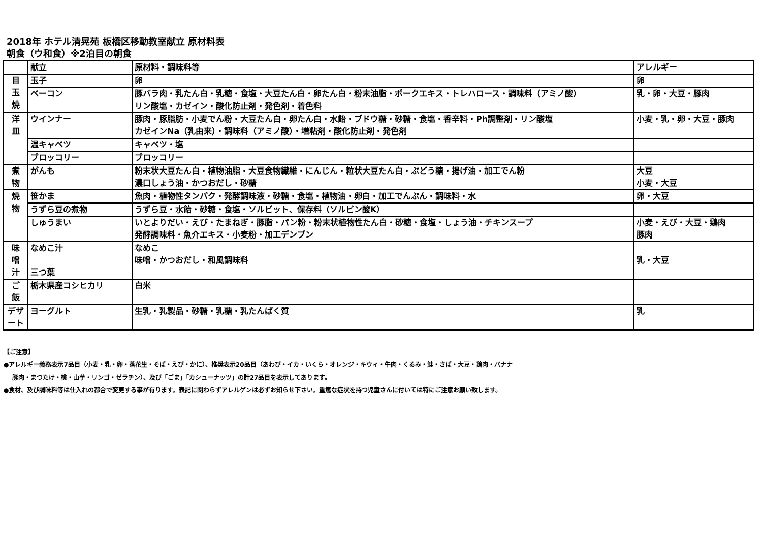2018年 ホテル清晃苑 板橋区移動教室献立 原材料表
朝食（ウ和食）※2泊目の朝食
| | 献立 | 原材料・調味料等 | アレルギー |
| 目 玉 焼 | 玉子 | 卵 | 卵 |
| | ベーコン | 豚バラ肉・乳たん白・乳糖・食塩・大豆たん白・卵たん白・粉末油脂・ポークエキス・トレハロース・調味料（アミノ酸） リン酸塩・カゼイン・酸化防止剤・発色剤・着色料 | 乳・卵・大豆・豚肉 |
| 洋 皿 | ウインナー | 豚肉・豚脂肪・小麦でん粉・大豆たん白・卵たん白・水飴・ブドウ糖・砂糖・食塩・香辛料・Ph調整剤・リン酸塩 カゼインNa（乳由来）・調味料（アミノ酸）・増粘剤・酸化防止剤・発色剤 | 小麦・乳・卵・大豆・豚肉 |
| | 温キャベツ | キャベツ・塩 | |
| | ブロッコリー | ブロッコリー | |
| 煮 物 | がんも | 粉末状大豆たん白・植物油脂・大豆食物繊維・にんじん・粒状大豆たん白・ぶどう糖・揚げ油・加工でん粉 濃口しょう油・かつおだし・砂糖 | 大豆 小麦・大豆 |
| 焼 物 | 笹かま | 魚肉・植物性タンパク・発酵調味液・砂糖・食塩・植物油・卵白・加工でんぷん・調味料・水 | 卵・大豆 |
| | うずら豆の煮物 | うずら豆・水飴・砂糖・食塩・ソルビット、保存料（ソルビン酸K） | |
| | しゅうまい | いとよりだい・えび・たまねぎ・豚脂・パン粉・粉末状植物性たん白・砂糖・食塩・しょう油・チキンスープ 発酵調味料・魚介エキス・小麦粉・加工デンプン | 小麦・えび・大豆・鶏肉 豚肉 |
| 味 噌 汁 | なめこ汁 三つ葉 | なめこ 味噌・かつおだし・和風調味料 | 乳・大豆 |
| ご 飯 | 栃木県産コシヒカリ | 白米 | |
| デザ ート | ヨーグルト | 生乳・乳製品・砂糖・乳糖・乳たんぱく質 | 乳 |
【ご注意】
●アレルギー義務表示7品目（小麦・乳・卵・落花生・そば・えび・かに）、推奨表示20品目（あわび・イカ・いくら・オレンジ・キウィ・牛肉・くるみ・鮭・さば・大豆・鶏肉・バナナ
豚肉・まつたけ・桃・山芋・リンゴ・ゼラチン）、及び「ごま」「カシューナッツ」の計27品目を表示してあります。
●食材、及び調味料等は仕入れの都合で変更する事が有ります。表記に関わらずアレルゲンは必ずお知らせ下さい。重篤な症状を持つ児童さんに付いては特にご注意お願い致します。